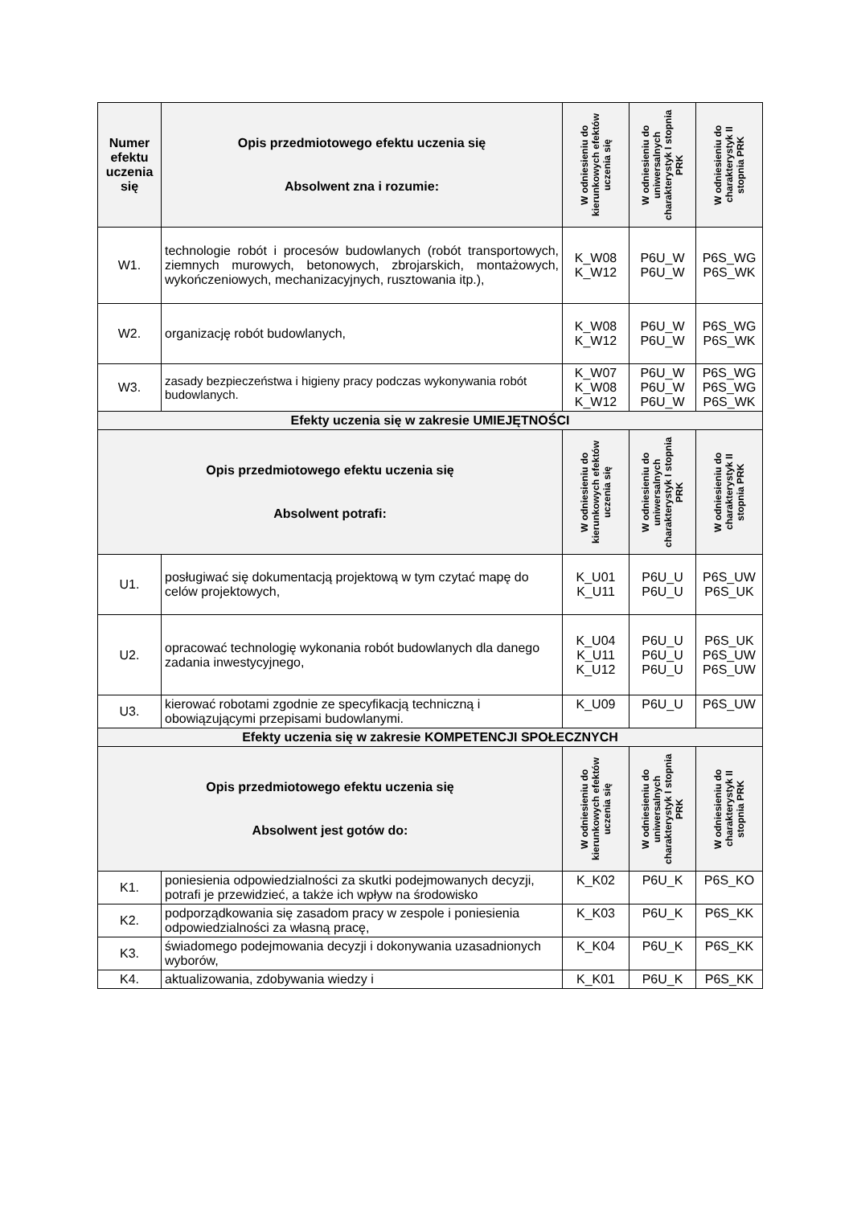| Numer efektu uczenia się | Opis przedmiotowego efektu uczenia się Absolwent zna i rozumie: | W odniesieniu do kierunkowych efektów uczenia się | W odniesieniu do uniwersalnych charakterystyk I stopnia PRK | W odniesieniu do charakterystyk II stopnia PRK |
| --- | --- | --- | --- | --- |
| W1. | technologie robót i procesów budowlanych (robót transportowych, ziemnych murowych, betonowych, zbrojarskich, montażowych, wykończeniowych, mechanizacyjnych, rusztowania itp.), | K_W08 K_W12 | P6U_W P6U_W | P6S_WG P6S_WK |
| W2. | organizację robót budowlanych, | K_W08 K_W12 | P6U_W P6U_W | P6S_WG P6S_WK |
| W3. | zasady bezpieczeństwa i higieny pracy podczas wykonywania robót budowlanych. | K_W07 K_W08 K_W12 | P6U_W P6U_W P6U_W | P6S_WG P6S_WG P6S_WK |
| Efekty uczenia się w zakresie UMIEJĘTNOŚCI | | | | |
| Opis przedmiotowego efektu uczenia się Absolwent potrafi: | | W odniesieniu do kierunkowych efektów uczenia się | W odniesieniu do uniwersalnych charakterystyk I stopnia PRK | W odniesieniu do charakterystyk II stopnia PRK |
| U1. | posługiwać się dokumentacją projektową w tym czytać mapę do celów projektowych, | K_U01 K_U11 | P6U_U P6U_U | P6S_UW P6S_UK |
| U2. | opracować technologię wykonania robót budowlanych dla danego zadania inwestycyjnego, | K_U04 K_U11 K_U12 | P6U_U P6U_U P6U_U | P6S_UK P6S_UW P6S_UW |
| U3. | kierować robotami zgodnie ze specyfikacją techniczną i obowiązującymi przepisami budowlanymi. | K_U09 | P6U_U | P6S_UW |
| Efekty uczenia się w zakresie KOMPETENCJI SPOŁECZNYCH | | | | |
| Opis przedmiotowego efektu uczenia się Absolwent jest gotów do: | | W odniesieniu do kierunkowych efektów uczenia się | W odniesieniu do uniwersalnych charakterystyk I stopnia PRK | W odniesieniu do charakterystyk II stopnia PRK |
| K1. | poniesienia odpowiedzialności za skutki podejmowanych decyzji, potrafi je przewidzieć, a także ich wpływ na środowisko | K_K02 | P6U_K | P6S_KO |
| K2. | podporządkowania się zasadom pracy w zespole i poniesienia odpowiedzialności za własną pracę, | K_K03 | P6U_K | P6S_KK |
| K3. | świadomego podejmowania decyzji i dokonywania uzasadnionych wyborów, | K_K04 | P6U_K | P6S_KK |
| K4. | aktualizowania, zdobywania wiedzy i | K_K01 | P6U_K | P6S_KK |